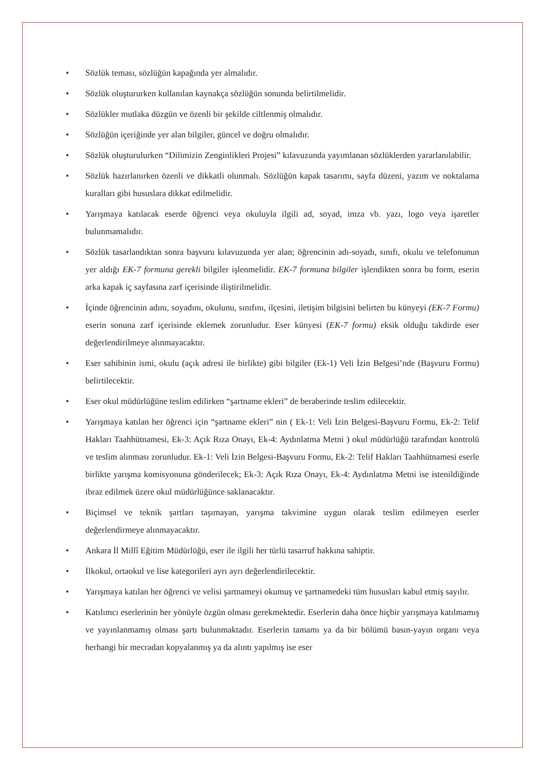• Sözlük teması, sözlüğün kapağında yer almalıdır.
• Sözlük oluştururken kullanılan kaynakça sözlüğün sonunda belirtilmelidir.
• Sözlükler mutlaka düzgün ve özenli bir şekilde ciltlenmiş olmalıdır.
• Sözlüğün içeriğinde yer alan bilgiler, güncel ve doğru olmalıdır.
• Sözlük oluşturulurken “Dilimizin Zenginlikleri Projesi” kılavuzunda yayımlanan sözlüklerden yararlanılabilir.
• Sözlük hazırlanırken özenli ve dikkatli olunmalı. Sözlüğün kapak tasarımı, sayfa düzeni, yazım ve noktalama kuralları gibi hususlara dikkat edilmelidir.
• Yarışmaya katılacak eserde öğrenci veya okuluyla ilgili ad, soyad, imza vb. yazı, logo veya işaretler bulunmamalıdır.
• Sözlük tasarlandıktan sonra başvuru kılavuzunda yer alan; öğrencinin adı-soyadı, sınıfı, okulu ve telefonunun yer aldığı EK-7 formuna gerekli bilgiler işlenmelidir. EK-7 formuna bilgiler işlendikten sonra bu form, eserin arka kapak iç sayfasına zarf içerisinde iliştirilmelidir.
• İçinde öğrencinin adını, soyadını, okulunu, sınıfını, ilçesini, iletişim bilgisini belirten bu künyeyi (EK-7 Formu) eserin sonuna zarf içerisinde eklemek zorunludur. Eser künyesi (EK-7 formu) eksik olduğu takdirde eser değerlendirilmeye alınmayacaktır.
• Eser sahibinin ismi, okulu (açık adresi ile birlikte) gibi bilgiler (Ek-1) Veli İzin Belgesi’nde (Başvuru Formu) belirtilecektir.
• Eser okul müdürlüğüne teslim edilirken “şartname ekleri” de beraberinde teslim edilecektir.
• Yarışmaya katılan her öğrenci için “şartname ekleri” nin ( Ek-1: Veli İzin Belgesi-Başvuru Formu, Ek-2: Telif Hakları Taahhütnamesi, Ek-3: Açık Rıza Onayı, Ek-4: Aydınlatma Metni ) okul müdürlüğü tarafından kontrolü ve teslim alınması zorunludur. Ek-1: Veli İzin Belgesi-Başvuru Formu, Ek-2: Telif Hakları Taahhütnamesi eserle birlikte yarışma komisyonuna gönderilecek; Ek-3: Açık Rıza Onayı, Ek-4: Aydınlatma Metni ise istenildiğinde ibraz edilmek üzere okul müdürlüğünce saklanacaktır.
• Biçimsel ve teknik şartları taşımayan, yarışma takvimine uygun olarak teslim edilmeyen eserler değerlendirmeye alınmayacaktır.
• Ankara İl Millî Eğitim Müdürlüğü, eser ile ilgili her türlü tasarruf hakkına sahiptir.
• İlkokul, ortaokul ve lise kategorileri ayrı ayrı değerlendirilecektir.
• Yarışmaya katılan her öğrenci ve velisi şartnameyi okumuş ve şartnamedeki tüm hususları kabul etmiş sayılır.
• Katılımcı eserlerinin her yönüyle özgün olması gerekmektedir. Eserlerin daha önce hiçbir yarışmaya katılmamış ve yayınlanmamış olması şartı bulunmaktadır. Eserlerin tamamı ya da bir bölümü basın-yayın organı veya herhangi bir mecradan kopyalanmış ya da alıntı yapılmış ise eser